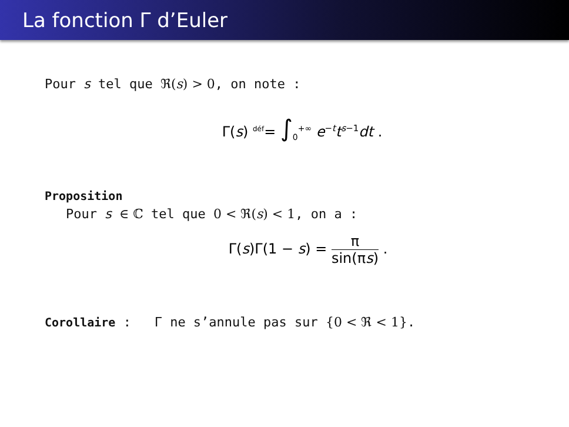La fonction Γ d’Euler
Pour s tel que ℜ(s) > 0, on note :
Γ(s) <sup>déf</sup>= ∫<sub>0</sub><sup>+∞</sup> e<sup>−t</sup>t<sup>s−1</sup>dt .
Proposition
Pour s ∈ ℂ tel que 0 < ℜ(s) < 1, on a :
Γ(s)Γ(1 − s) = π sin(πs) .
Corollaire : Γ ne s’annule pas sur {0 < ℜ < 1}.